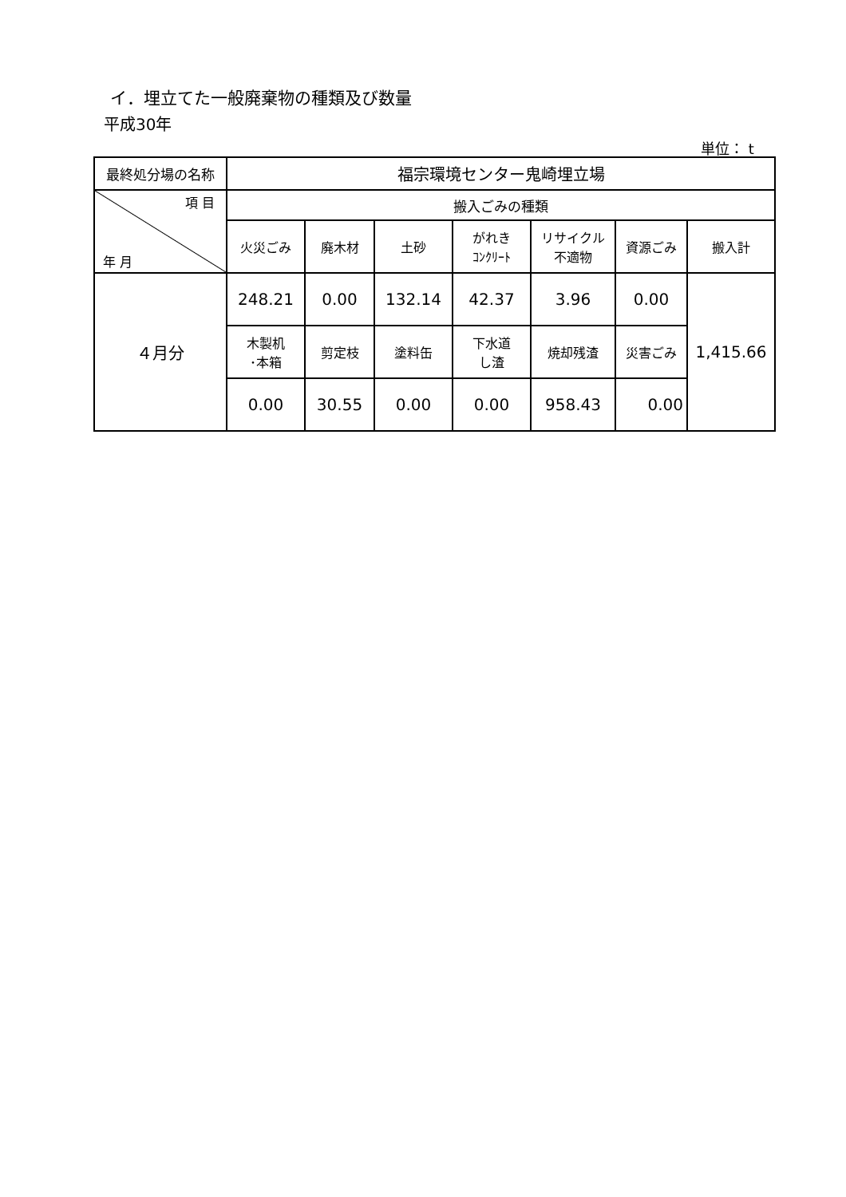イ．埋立てた一般廃棄物の種類及び数量
平成30年
単位： t
| 最終処分場の名称 | 福宗環境センター鬼崎埋立場 | | | | | | |
| 項 目 年 月 | 搬入ごみの種類 | | | | | | |
| | 火災ごみ | 廃木材 | 土砂 | がれき ｺﾝｸﾘｰﾄ | リサイクル 不適物 | 資源ごみ | 搬入計 |
| ４月分 | 248.21 | 0.00 | 132.14 | 42.37 | 3.96 | 0.00 | 1,415.66 |
| | 木製机 ･本箱 | 剪定枝 | 塗料缶 | 下水道 し渣 | 焼却残渣 | 災害ごみ | |
| | 0.00 | 30.55 | 0.00 | 0.00 | 958.43 | 0.00 | |